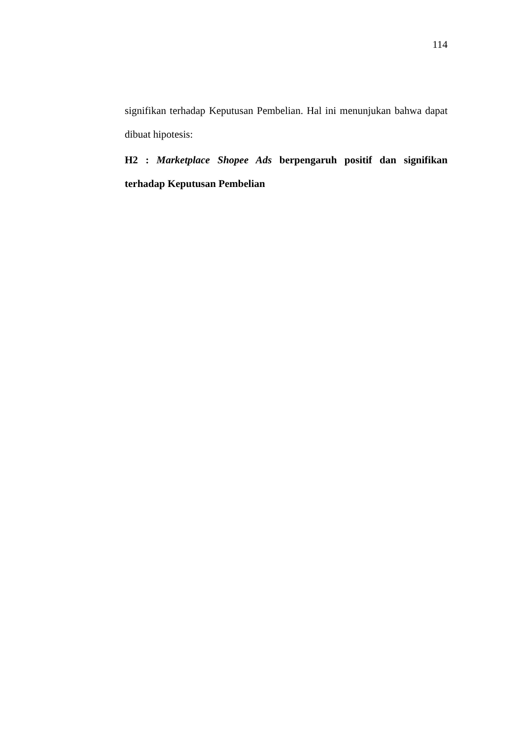114
signifikan terhadap Keputusan Pembelian. Hal ini menunjukan bahwa dapat dibuat hipotesis:
H2 : Marketplace Shopee Ads berpengaruh positif dan signifikan terhadap Keputusan Pembelian